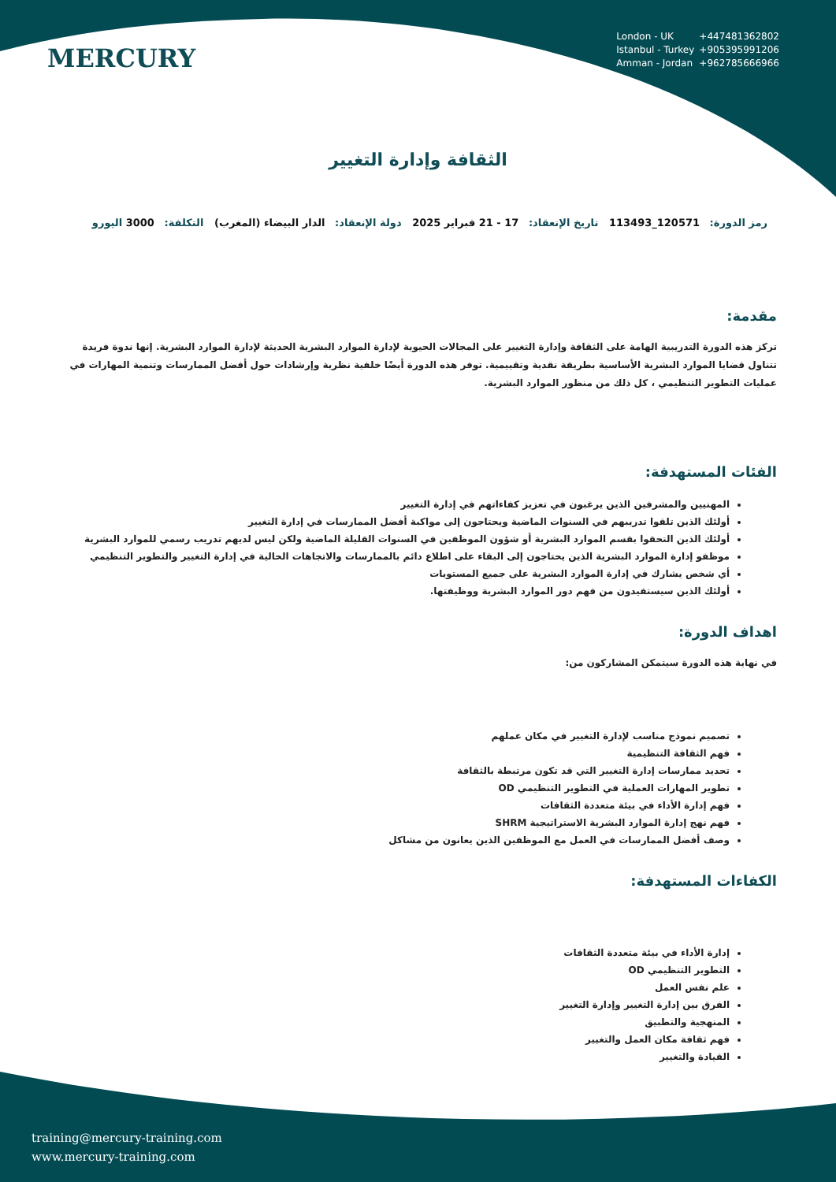MERCURY
London - UK +447481362802
Istanbul - Turkey +905395991206
Amman - Jordan +962785666966
الثقافة وإدارة التغيير
رمز الدورة: 120571_113493 تاريخ الإنعقاد: 17 - 21 فبراير 2025 دولة الإنعقاد: الدار البيضاء (المغرب) التكلفة: 3000 اليورو
مقدمة:
تركز هذه الدورة التدريبية الهامة على الثقافة وإدارة التغيير على المجالات الحيوية لإدارة الموارد البشرية الحديثة لإدارة الموارد البشرية. إنها ندوة فريدة تتناول قضايا الموارد البشرية الأساسية بطريقة نقدية وتقييمية. توفر هذه الدورة أيضًا خلفية نظرية وإرشادات حول أفضل الممارسات وتنمية المهارات في عمليات التطوير التنظيمي ، كل ذلك من منظور الموارد البشرية.
الفئات المستهدفة:
المهنيين والمشرفين الذين يرغبون في تعزيز كفاءاتهم في إدارة التغيير
أولئك الذين تلقوا تدريبهم في السنوات الماضية ويحتاجون إلى مواكبة أفضل الممارسات في إدارة التغيير
أولئك الذين التحقوا بقسم الموارد البشرية أو شؤون الموظفين في السنوات القليلة الماضية ولكن ليس لديهم تدريب رسمي للموارد البشرية
موظفو إدارة الموارد البشرية الذين يحتاجون إلى البقاء على اطلاع دائم بالممارسات والاتجاهات الحالية في إدارة التغيير والتطوير التنظيمي
أي شخص يشارك في إدارة الموارد البشرية على جميع المستويات
أولئك الذين سيستفيدون من فهم دور الموارد البشرية ووظيفتها.
اهداف الدورة:
في نهاية هذه الدورة سيتمكن المشاركون من:
تصميم نموذج مناسب لإدارة التغيير في مكان عملهم
فهم الثقافة التنظيمية
تحديد ممارسات إدارة التغيير التي قد تكون مرتبطة بالثقافة
تطوير المهارات العملية في التطوير التنظيمي OD
فهم إدارة الأداء في بيئة متعددة الثقافات
فهم نهج إدارة الموارد البشرية الاستراتيجية SHRM
وصف أفضل الممارسات في العمل مع الموظفين الذين يعانون من مشاكل
الكفاءات المستهدفة:
إدارة الأداء في بيئة متعددة الثقافات
التطوير التنظيمي OD
علم نفس العمل
الفرق بين إدارة التغيير وإدارة التغيير
المنهجية والتطبيق
فهم ثقافة مكان العمل والتغيير
القيادة والتغيير
training@mercury-training.com
www.mercury-training.com